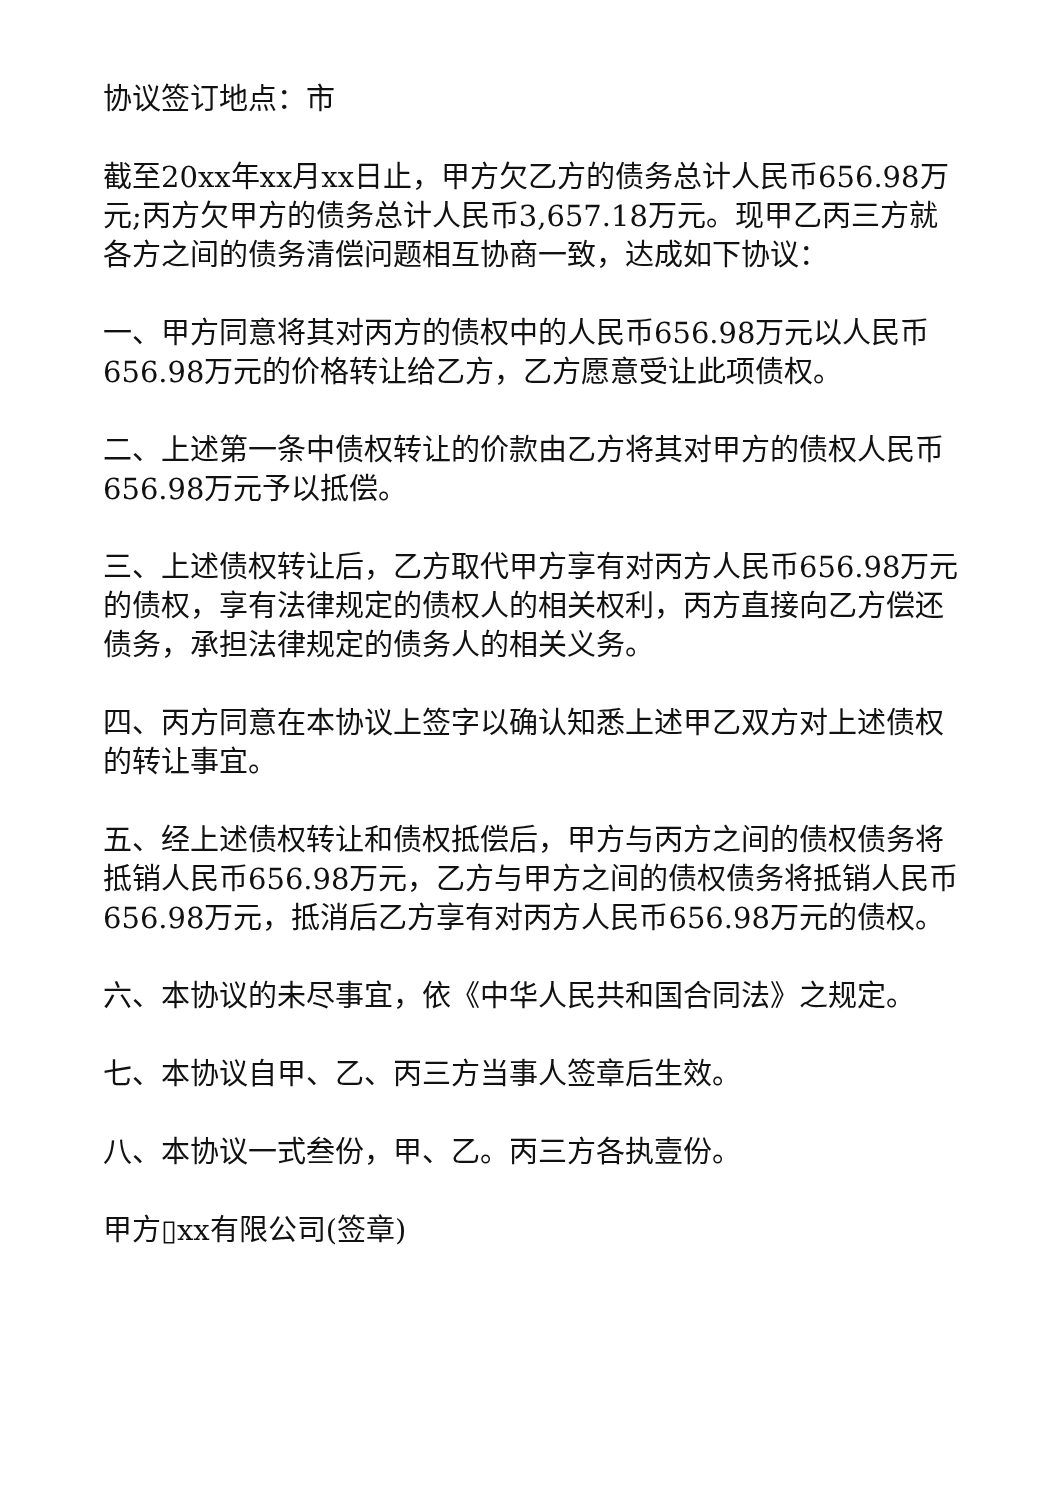协议签订地点：市
截至20xx年xx月xx日止，甲方欠乙方的债务总计人民币656.98万元;丙方欠甲方的债务总计人民币3,657.18万元。现甲乙丙三方就各方之间的债务清偿问题相互协商一致，达成如下协议：
一、甲方同意将其对丙方的债权中的人民币656.98万元以人民币656.98万元的价格转让给乙方，乙方愿意受让此项债权。
二、上述第一条中债权转让的价款由乙方将其对甲方的债权人民币656.98万元予以抵偿。
三、上述债权转让后，乙方取代甲方享有对丙方人民币656.98万元的债权，享有法律规定的债权人的相关权利，丙方直接向乙方偿还债务，承担法律规定的债务人的相关义务。
四、丙方同意在本协议上签字以确认知悉上述甲乙双方对上述债权的转让事宜。
五、经上述债权转让和债权抵偿后，甲方与丙方之间的债权债务将抵销人民币656.98万元，乙方与甲方之间的债权债务将抵销人民币656.98万元，抵消后乙方享有对丙方人民币656.98万元的债权。
六、本协议的未尽事宜，依《中华人民共和国合同法》之规定。
七、本协议自甲、乙、丙三方当事人签章后生效。
八、本协议一式叁份，甲、乙。丙三方各执壹份。
甲方▯xx有限公司(签章)